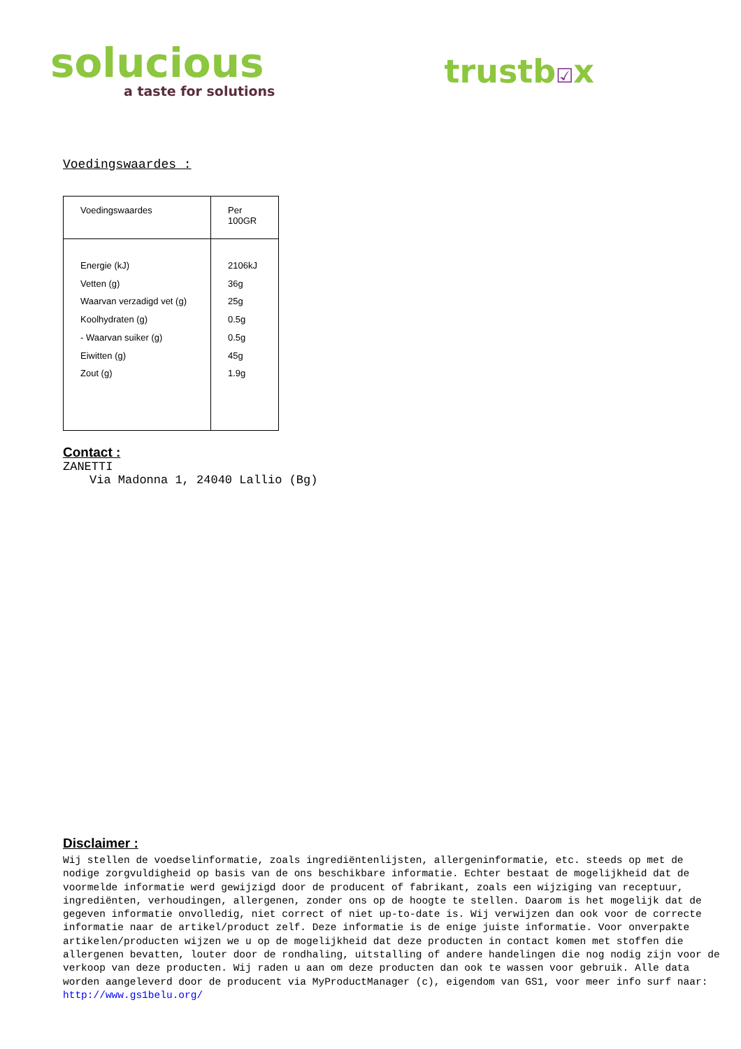solucious
a taste for solutions
trustb☑x
Voedingswaardes :
| Voedingswaardes | Per 100GR |
| --- | --- |
| Energie (kJ) Vetten (g) Waarvan verzadigd vet (g) Koolhydraten (g) - Waarvan suiker (g) Eiwitten (g) Zout (g) | 2106kJ 36g 25g 0.5g 0.5g 45g 1.9g |
Contact :
ZANETTI
Via Madonna 1, 24040 Lallio (Bg)
Disclaimer :
Wij stellen de voedselinformatie, zoals ingrediëntenlijsten, allergeninformatie, etc. steeds op met de nodige zorgvuldigheid op basis van de ons beschikbare informatie. Echter bestaat de mogelijkheid dat de voormelde informatie werd gewijzigd door de producent of fabrikant, zoals een wijziging van receptuur, ingrediënten, verhoudingen, allergenen, zonder ons op de hoogte te stellen. Daarom is het mogelijk dat de gegeven informatie onvolledig, niet correct of niet up-to-date is. Wij verwijzen dan ook voor de correcte informatie naar de artikel/product zelf. Deze informatie is de enige juiste informatie. Voor onverpakte artikelen/producten wijzen we u op de mogelijkheid dat deze producten in contact komen met stoffen die allergenen bevatten, louter door de rondhaling, uitstalling of andere handelingen die nog nodig zijn voor de verkoop van deze producten. Wij raden u aan om deze producten dan ook te wassen voor gebruik. Alle data worden aangeleverd door de producent via MyProductManager (c), eigendom van GS1, voor meer info surf naar:
http://www.gs1belu.org/